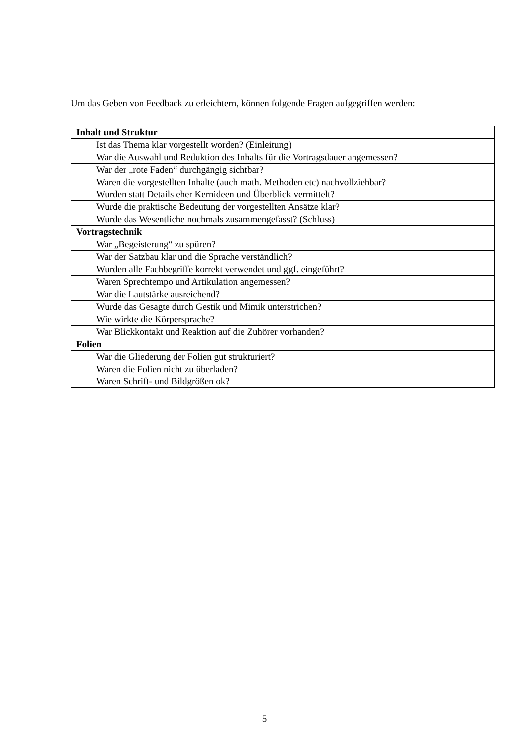Um das Geben von Feedback zu erleichtern, können folgende Fragen aufgegriffen werden:
| Inhalt und Struktur | |
| --- | --- |
| Ist das Thema klar vorgestellt worden? (Einleitung) | |
| War die Auswahl und Reduktion des Inhalts für die Vortragsdauer angemessen? | |
| War der „rote Faden“ durchgängig sichtbar? | |
| Waren die vorgestellten Inhalte (auch math. Methoden etc) nachvollziehbar? | |
| Wurden statt Details eher Kernideen und Überblick vermittelt? | |
| Wurde die praktische Bedeutung der vorgestellten Ansätze klar? | |
| Wurde das Wesentliche nochmals zusammengefasst? (Schluss) | |
| Vortragstechnik | |
| War „Begeisterung“ zu spüren? | |
| War der Satzbau klar und die Sprache verständlich? | |
| Wurden alle Fachbegriffe korrekt verwendet und ggf. eingeführt? | |
| Waren Sprechtempo und Artikulation angemessen? | |
| War die Lautstärke ausreichend? | |
| Wurde das Gesagte durch Gestik und Mimik unterstrichen? | |
| Wie wirkte die Körpersprache? | |
| War Blickkontakt und Reaktion auf die Zuhörer vorhanden? | |
| Folien | |
| War die Gliederung der Folien gut strukturiert? | |
| Waren die Folien nicht zu überladen? | |
| Waren Schrift- und Bildgrößen ok? | |
5